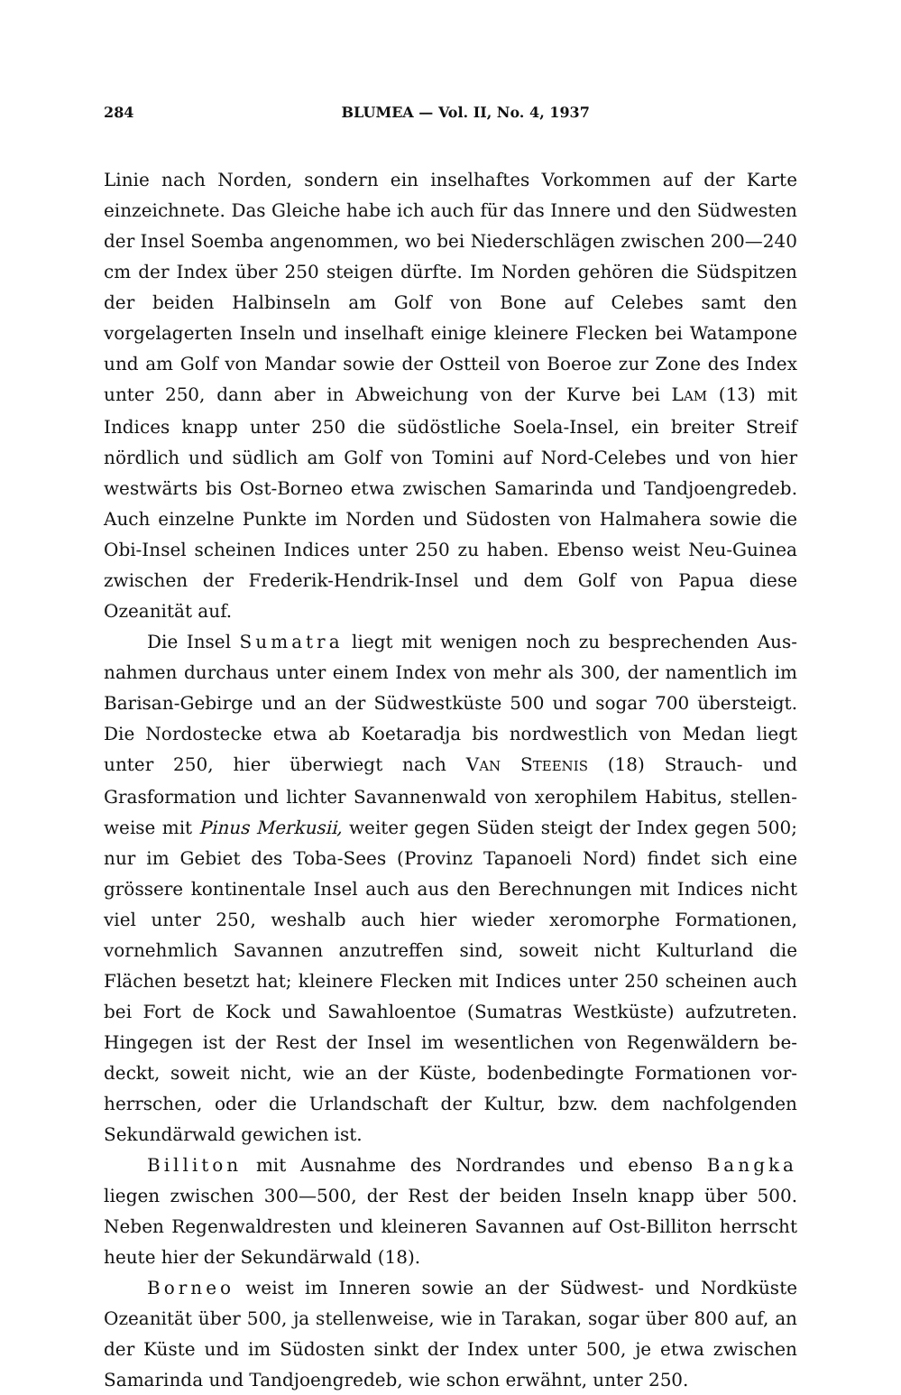284 BLUMEA — Vol. II, No. 4, 1937
Linie nach Norden, sondern ein inselhaftes Vorkommen auf der Karte einzeichnete. Das Gleiche habe ich auch für das Innere und den Süd­westen der Insel Soemba angenommen, wo bei Niederschlägen zwischen 200—240 cm der Index über 250 steigen dürfte. Im Norden gehören die Südspitzen der beiden Halbinseln am Golf von Bone auf Celebes samt den vorgelagerten Inseln und inselhaft einige kleinere Flecken bei Watam­pone und am Golf von Mandar sowie der Ostteil von Boeroe zur Zone des Index unter 250, dann aber in Abweichung von der Kurve bei LAM (13) mit Indices knapp unter 250 die südöstliche Soela-Insel, ein breiter Streif nördlich und südlich am Golf von Tomini auf Nord-Celebes und von hier westwärts bis Ost-Borneo etwa zwischen Samarinda und Tandjoengredeb. Auch einzelne Punkte im Norden und Südosten von Halmahera sowie die Obi-Insel scheinen Indices unter 250 zu haben. Ebenso weist Neu-Guinea zwischen der Frederik-Hendrik-Insel und dem Golf von Papua diese Ozeanität auf.
Die Insel Sumatra liegt mit wenigen noch zu besprechenden Aus­nahmen durchaus unter einem Index von mehr als 300, der namentlich im Barisan-Gebirge und an der Südwestküste 500 und sogar 700 über­steigt. Die Nordostecke etwa ab Koetaradja bis nordwestlich von Medan liegt unter 250, hier überwiegt nach VAN STEENIS (18) Strauch- und Grasformation und lichter Savannenwald von xerophilem Habitus, stellen­weise mit Pinus Merkusii, weiter gegen Süden steigt der Index gegen 500; nur im Gebiet des Toba-Sees (Provinz Tapanoeli Nord) findet sich eine grössere kontinentale Insel auch aus den Berechnungen mit Indices nicht viel unter 250, weshalb auch hier wieder xeromorphe Formationen, vornehmlich Savannen anzutreffen sind, soweit nicht Kulturland die Flächen besetzt hat; kleinere Flecken mit Indices unter 250 scheinen auch bei Fort de Kock und Sawahloentoe (Sumatras Westküste) aufzutreten. Hingegen ist der Rest der Insel im wesentlichen von Regenwäldern be­deckt, soweit nicht, wie an der Küste, bodenbedingte Formationen vor­herrschen, oder die Urlandschaft der Kultur, bzw. dem nachfolgenden Sekundärwald gewichen ist.
Billiton mit Ausnahme des Nordrandes und ebenso Bangka liegen zwischen 300—500, der Rest der beiden Inseln knapp über 500. Neben Regenwaldresten und kleineren Savannen auf Ost-Billiton herrscht heute hier der Sekundärwald (18).
Borneo weist im Inneren sowie an der Südwest- und Nordküste Ozeanität über 500, ja stellenweise, wie in Tarakan, sogar über 800 auf, an der Küste und im Südosten sinkt der Index unter 500, je etwa zwischen Samarinda und Tandjoengredeb, wie schon erwähnt, unter 250.